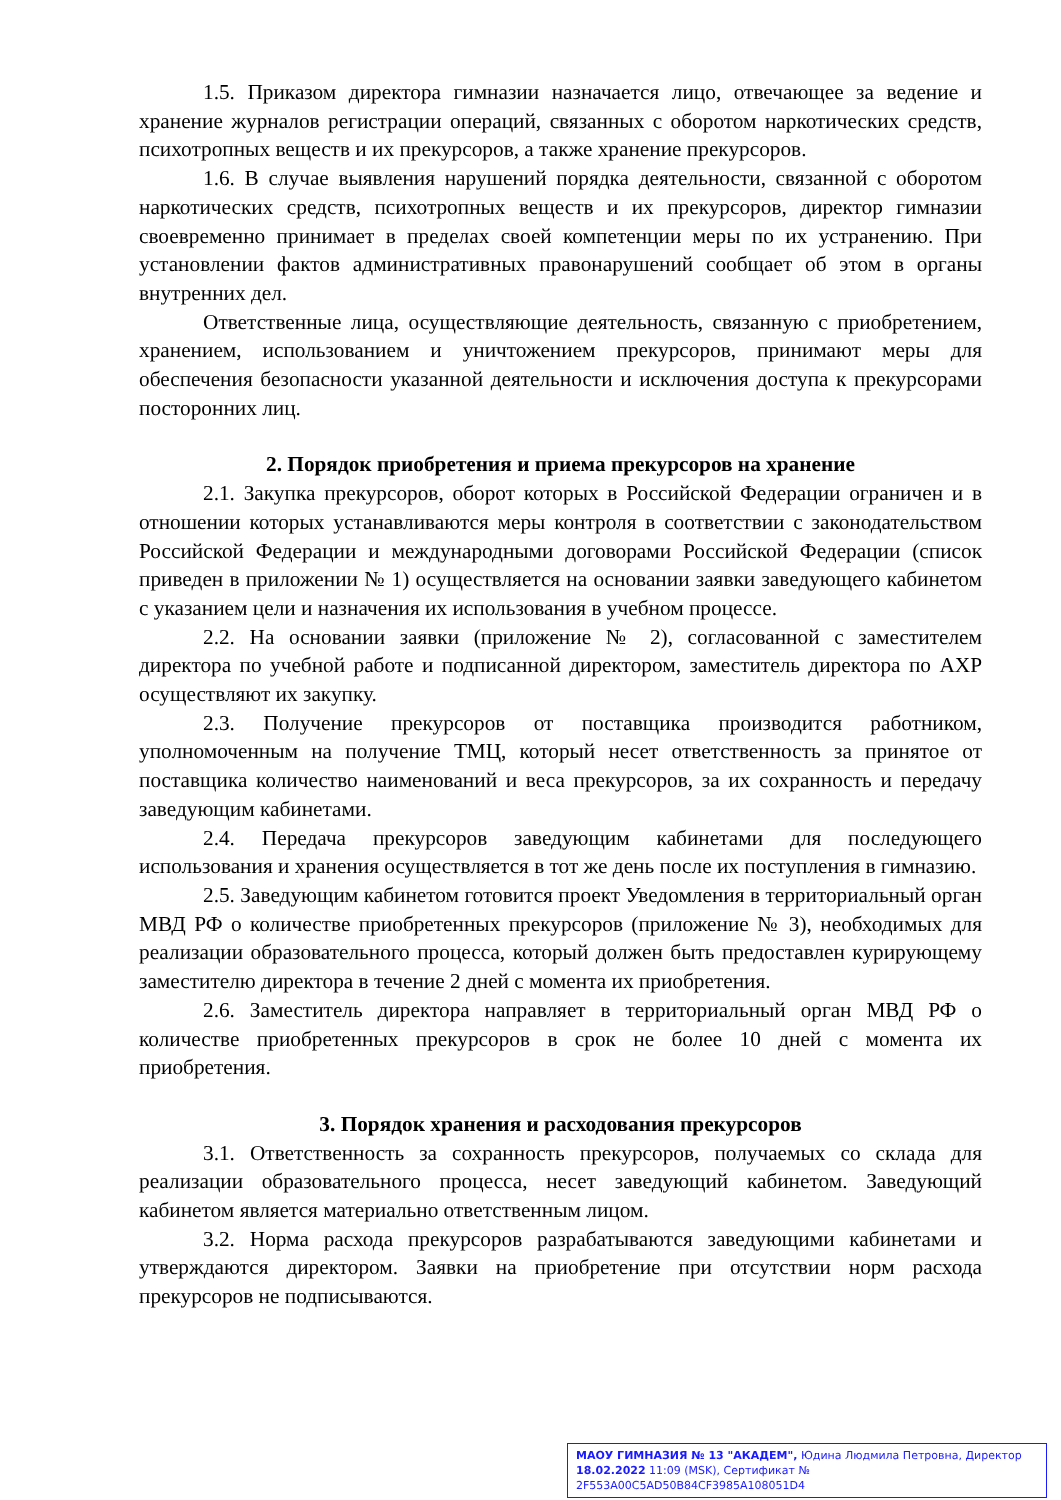1.5. Приказом директора гимназии назначается лицо, отвечающее за ведение и хранение журналов регистрации операций, связанных с оборотом наркотических средств, психотропных веществ и их прекурсоров, а также хранение прекурсоров.
1.6. В случае выявления нарушений порядка деятельности, связанной с оборотом наркотических средств, психотропных веществ и их прекурсоров, директор гимназии своевременно принимает в пределах своей компетенции меры по их устранению. При установлении фактов административных правонарушений сообщает об этом в органы внутренних дел.
Ответственные лица, осуществляющие деятельность, связанную с приобретением, хранением, использованием и уничтожением прекурсоров, принимают меры для обеспечения безопасности указанной деятельности и исключения доступа к прекурсорами посторонних лиц.
2. Порядок приобретения и приема прекурсоров на хранение
2.1. Закупка прекурсоров, оборот которых в Российской Федерации ограничен и в отношении которых устанавливаются меры контроля в соответствии с законодательством Российской Федерации и международными договорами Российской Федерации (список приведен в приложении № 1) осуществляется на основании заявки заведующего кабинетом с указанием цели и назначения их использования в учебном процессе.
2.2. На основании заявки (приложение № 2), согласованной с заместителем директора по учебной работе и подписанной директором, заместитель директора по АХР осуществляют их закупку.
2.3. Получение прекурсоров от поставщика производится работником, уполномоченным на получение ТМЦ, который несет ответственность за принятое от поставщика количество наименований и веса прекурсоров, за их сохранность и передачу заведующим кабинетами.
2.4. Передача прекурсоров заведующим кабинетами для последующего использования и хранения осуществляется в тот же день после их поступления в гимназию.
2.5. Заведующим кабинетом готовится проект Уведомления в территориальный орган МВД РФ о количестве приобретенных прекурсоров (приложение № 3), необходимых для реализации образовательного процесса, который должен быть предоставлен курирующему заместителю директора в течение 2 дней с момента их приобретения.
2.6. Заместитель директора направляет в территориальный орган МВД РФ о количестве приобретенных прекурсоров в срок не более 10 дней с момента их приобретения.
3. Порядок хранения и расходования прекурсоров
3.1. Ответственность за сохранность прекурсоров, получаемых со склада для реализации образовательного процесса, несет заведующий кабинетом. Заведующий кабинетом является материально ответственным лицом.
3.2. Норма расхода прекурсоров разрабатываются заведующими кабинетами и утверждаются директором. Заявки на приобретение при отсутствии норм расхода прекурсоров не подписываются.
МАОУ ГИМНАЗИЯ № 13 "АКАДЕМ", Юдина Людмила Петровна, Директор
18.02.2022 11:09 (MSK), Сертификат № 2F553A00C5AD50B84CF3985A108051D4